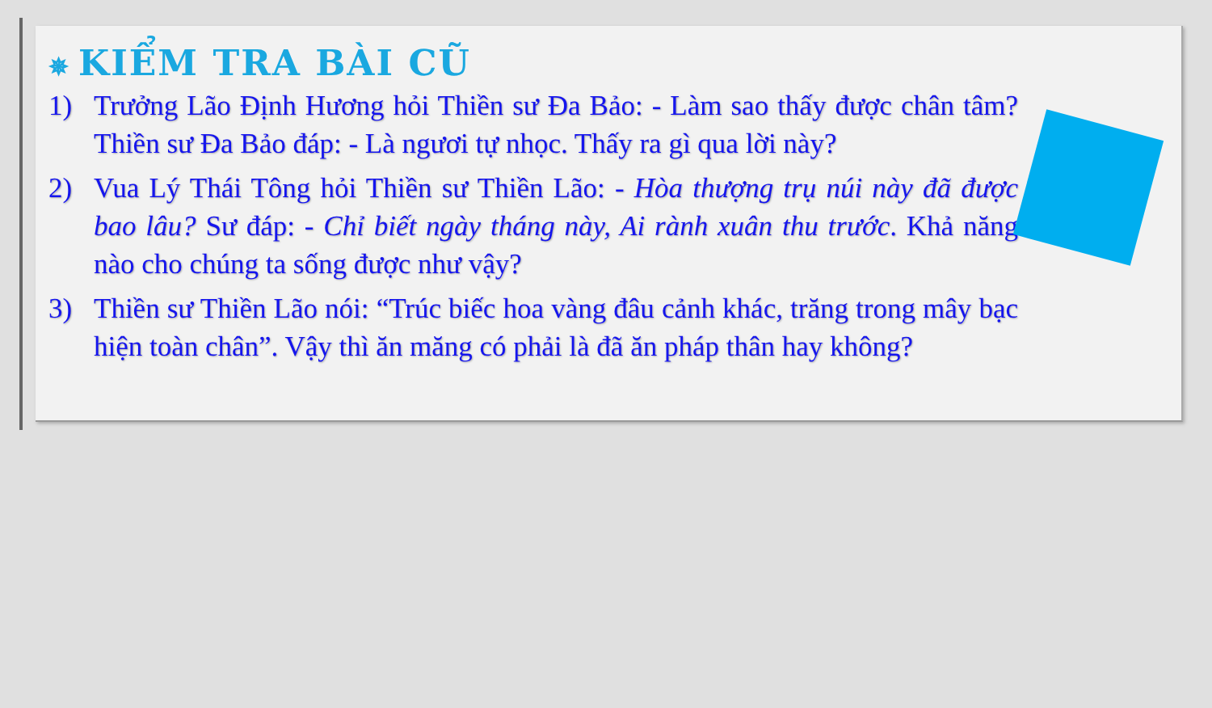✵ KIỂM TRA BÀI CŨ
1) Trưởng Lão Định Hương hỏi Thiền sư Đa Bảo: - Làm sao thấy được chân tâm? Thiền sư Đa Bảo đáp: - Là ngươi tự nhọc. Thấy ra gì qua lời này?
2) Vua Lý Thái Tông hỏi Thiền sư Thiền Lão: - Hòa thượng trụ núi này đã được bao lâu? Sư đáp: - Chỉ biết ngày tháng này, Ai rành xuân thu trước. Khả năng nào cho chúng ta sống được như vậy?
3) Thiền sư Thiền Lão nói: “Trúc biếc hoa vàng đâu cảnh khác, trăng trong mây bạc hiện toàn chân”. Vậy thì ăn măng có phải là đã ăn pháp thân hay không?